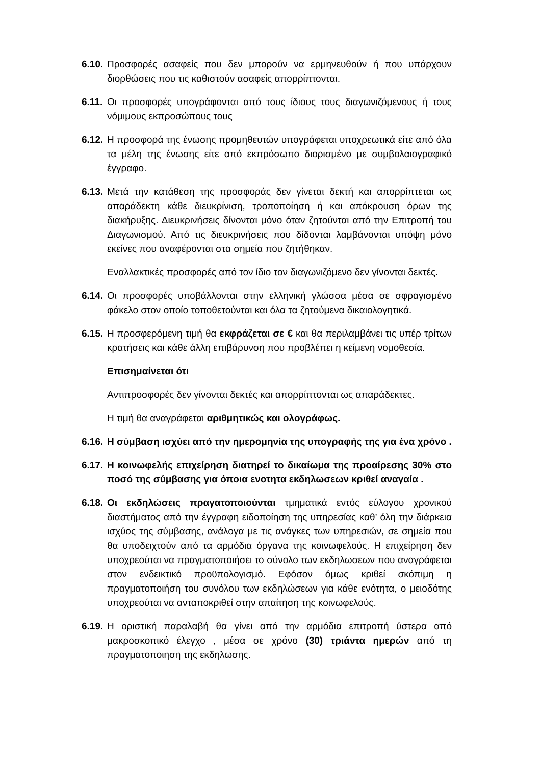6.10.
Προσφορές ασαφείς που δεν μπορούν να ερμηνευθούν ή που υπάρχουν διορθώσεις που τις καθιστούν ασαφείς απορρίπτονται.
6.11.
Οι προσφορές υπογράφονται από τους ίδιους τους διαγωνιζόμενους ή τους νόμιμους εκπροσώπους τους
6.12.
Η προσφορά της ένωσης προμηθευτών υπογράφεται υποχρεωτικά είτε από όλα τα μέλη της ένωσης είτε από εκπρόσωπο διορισμένο με συμβολαιογραφικό έγγραφο.
6.13.
Μετά την κατάθεση της προσφοράς δεν γίνεται δεκτή και απορρίπτεται ως απαράδεκτη κάθε διευκρίνιση, τροποποίηση ή και απόκρουση όρων της διακήρυξης. Διευκρινήσεις δίνονται μόνο όταν ζητούνται από την Επιτροπή του Διαγωνισμού. Από τις διευκρινήσεις που δίδονται λαμβάνονται υπόψη μόνο εκείνες που αναφέρονται στα σημεία που ζητήθηκαν.
Εναλλακτικές προσφορές από τον ίδιο τον διαγωνιζόμενο δεν γίνονται δεκτές.
6.14.
Οι προσφορές υποβάλλονται στην ελληνική γλώσσα μέσα σε σφραγισμένο φάκελο στον οποίο τοποθετούνται και όλα τα ζητούμενα δικαιολογητικά.
6.15.
Η προσφερόμενη τιμή θα εκφράζεται σε € και θα περιλαμβάνει τις υπέρ τρίτων κρατήσεις και κάθε άλλη επιβάρυνση που προβλέπει η κείμενη νομοθεσία.
Επισημαίνεται ότι
Αντιπροσφορές δεν γίνονται δεκτές και απορρίπτονται ως απαράδεκτες.
Η τιμή θα αναγράφεται αριθμητικώς και ολογράφως.
6.16.
Η σύμβαση ισχύει από την ημερομηνία της υπογραφής της για ένα χρόνο .
6.17.
Η κοινωφελής επιχείρηση διατηρεί το δικαίωμα της προαίρεσης 30% στο ποσό της σύμβασης για όποια ενοτητα εκδηλωσεων κριθεί αναγαία .
6.18.
Οι εκδηλώσεις πραγατοποιούνται τμηματικά εντός εύλογου χρονικού διαστήματος από την έγγραφη ειδοποίηση της υπηρεσίας καθ’ όλη την διάρκεια ισχύος της σύμβασης, ανάλογα με τις ανάγκες των υπηρεσιών, σε σημεία που θα υποδειχτούν από τα αρμόδια όργανα της κοινωφελούς. Η επιχείρηση δεν υποχρεούται να πραγματοποιήσει το σύνολο των εκδηλωσεων που αναγράφεται στον ενδεικτικό προϋπολογισμό. Εφόσον όμως κριθεί σκόπιμη η πραγματοποιήση του συνόλου των εκδηλώσεων για κάθε ενότητα, ο μειοδότης υποχρεούται να ανταποκριθεί στην απαίτηση της κοινωφελούς.
6.19.
Η οριστική παραλαβή θα γίνει από την αρμόδια επιτροπή ύστερα από μακροσκοπικό έλεγχο , μέσα σε χρόνο (30) τριάντα ημερών από τη πραγματοποιηση της εκδηλωσης.